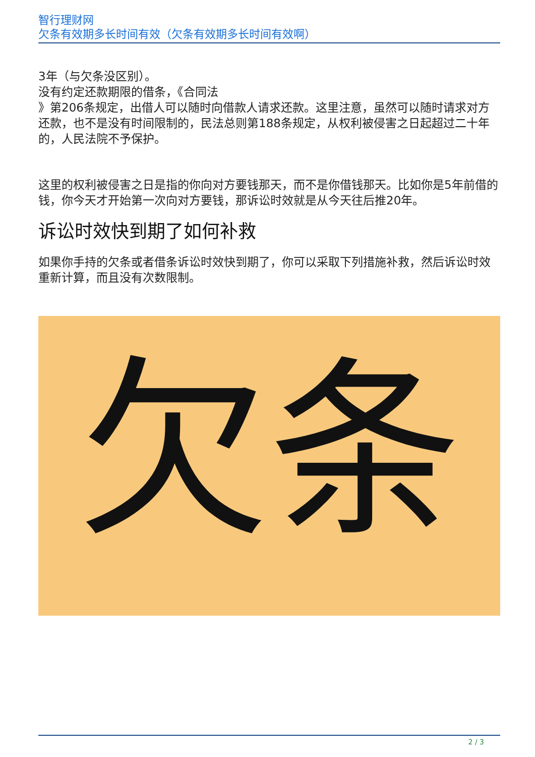智行理财网
欠条有效期多长时间有效（欠条有效期多长时间有效啊）
3年（与欠条没区别）。
没有约定还款期限的借条，《合同法
》第206条规定，出借人可以随时向借款人请求还款。这里注意，虽然可以随时请求对方还款，也不是没有时间限制的，民法总则第188条规定，从权利被侵害之日起超过二十年的，人民法院不予保护。
这里的权利被侵害之日是指的你向对方要钱那天，而不是你借钱那天。比如你是5年前借的钱，你今天才开始第一次向对方要钱，那诉讼时效就是从今天往后推20年。
诉讼时效快到期了如何补救
如果你手持的欠条或者借条诉讼时效快到期了，你可以采取下列措施补救，然后诉讼时效重新计算，而且没有次数限制。
欠条
2 / 3